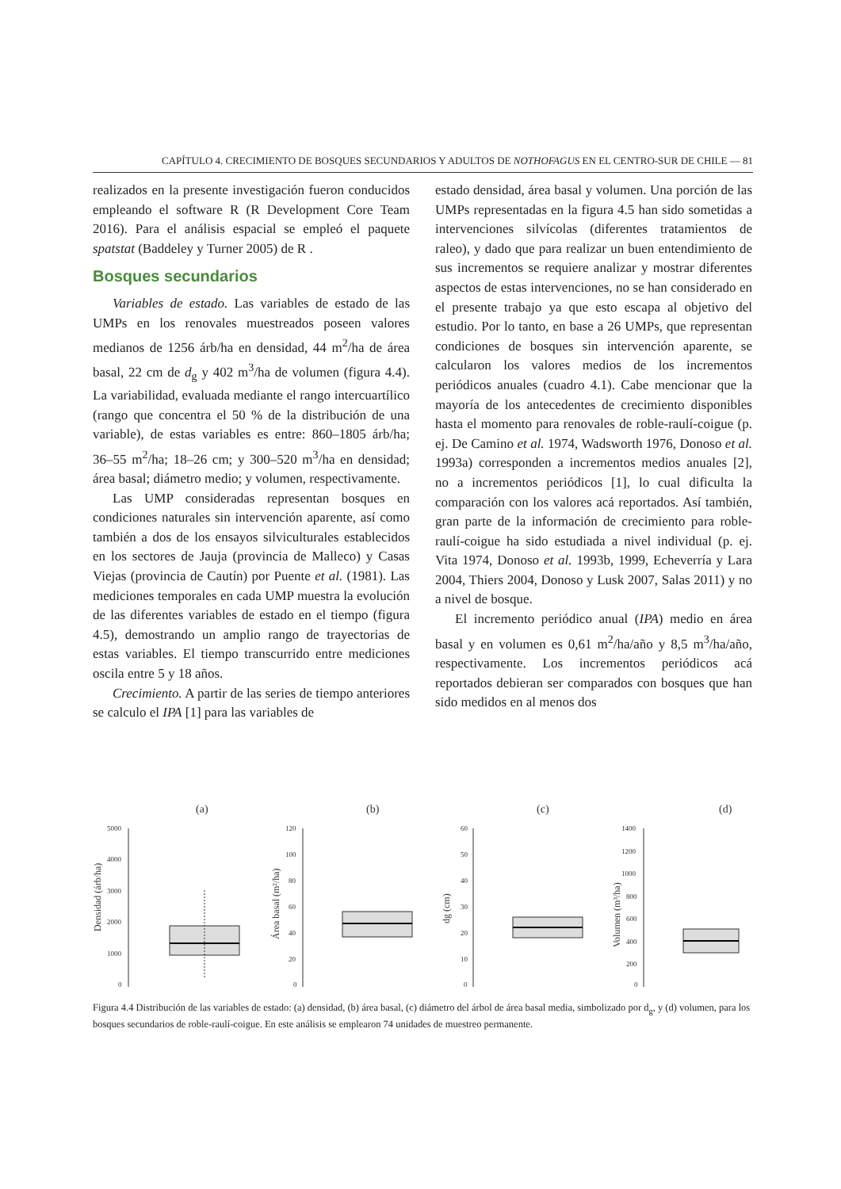CAPÍTULO 4. CRECIMIENTO DE BOSQUES SECUNDARIOS Y ADULTOS DE NOTHOFAGUS EN EL CENTRO-SUR DE CHILE — 81
realizados en la presente investigación fueron conducidos empleando el software R (R Development Core Team 2016). Para el análisis espacial se empleó el paquete spatstat (Baddeley y Turner 2005) de R .
Bosques secundarios
Variables de estado. Las variables de estado de las UMPs en los renovales muestreados poseen valores medianos de 1256 árb/ha en densidad, 44 m<sup>2</sup>/ha de área basal, 22 cm de d<sub>g</sub> y 402 m<sup>3</sup>/ha de volumen (figura 4.4). La variabilidad, evaluada mediante el rango intercuartílico (rango que concentra el 50 % de la distribución de una variable), de estas variables es entre: 860–1805 árb/ha; 36–55 m<sup>2</sup>/ha; 18–26 cm; y 300–520 m<sup>3</sup>/ha en densidad; área basal; diámetro medio; y volumen, respectivamente.
Las UMP consideradas representan bosques en condiciones naturales sin intervención aparente, así como también a dos de los ensayos silviculturales establecidos en los sectores de Jauja (provincia de Malleco) y Casas Viejas (provincia de Cautín) por Puente et al. (1981). Las mediciones temporales en cada UMP muestra la evolución de las diferentes variables de estado en el tiempo (figura 4.5), demostrando un amplio rango de trayectorias de estas variables. El tiempo transcurrido entre mediciones oscila entre 5 y 18 años.
Crecimiento. A partir de las series de tiempo anteriores se calculo el IPA [1] para las variables de
estado densidad, área basal y volumen. Una porción de las UMPs representadas en la figura 4.5 han sido sometidas a intervenciones silvícolas (diferentes tratamientos de raleo), y dado que para realizar un buen entendimiento de sus incrementos se requiere analizar y mostrar diferentes aspectos de estas intervenciones, no se han considerado en el presente trabajo ya que esto escapa al objetivo del estudio. Por lo tanto, en base a 26 UMPs, que representan condiciones de bosques sin intervención aparente, se calcularon los valores medios de los incrementos periódicos anuales (cuadro 4.1). Cabe mencionar que la mayoría de los antecedentes de crecimiento disponibles hasta el momento para renovales de roble-raulí-coigue (p. ej. De Camino et al. 1974, Wadsworth 1976, Donoso et al. 1993a) corresponden a incrementos medios anuales [2], no a incrementos periódicos [1], lo cual dificulta la comparación con los valores acá reportados. Así también, gran parte de la información de crecimiento para roble-raulí-coigue ha sido estudiada a nivel individual (p. ej. Vita 1974, Donoso et al. 1993b, 1999, Echeverría y Lara 2004, Thiers 2004, Donoso y Lusk 2007, Salas 2011) y no a nivel de bosque.
El incremento periódico anual (IPA) medio en área basal y en volumen es 0,61 m<sup>2</sup>/ha/año y 8,5 m<sup>3</sup>/ha/año, respectivamente. Los incrementos periódicos acá reportados debieran ser comparados con bosques que han sido medidos en al menos dos
(a)
5000
4000
3000
2000
1000
0
Densidad (árb/ha)
(b)
120
100
80
60
40
20
0
Área basal (m²/ha)
(c)
60
50
40
30
20
10
0
dg (cm)
(d)
1400
1200
1000
800
600
400
200
0
Volumen (m³/ha)
Figura 4.4 Distribución de las variables de estado: (a) densidad, (b) área basal, (c) diámetro del árbol de área basal media, simbolizado por d<sub>g</sub>, y (d) volumen, para los bosques secundarios de roble-raulí-coigue. En este análisis se emplearon 74 unidades de muestreo permanente.